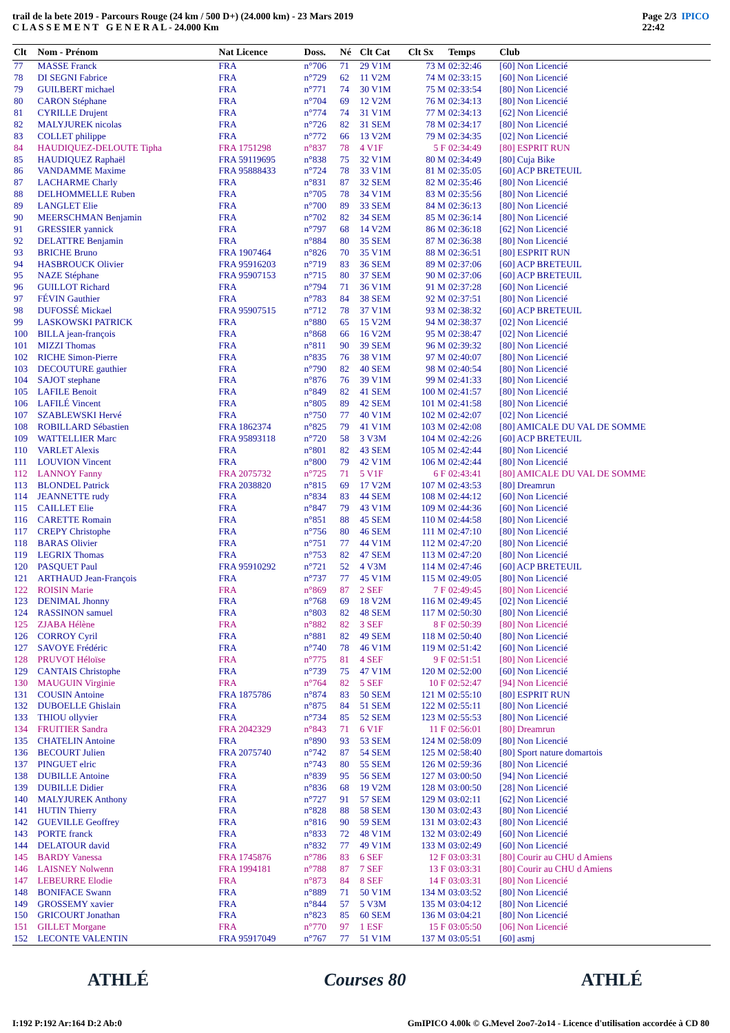trail de la bete 2019 - Parcours Rouge (24 km / 500 D+) (24.000 km) - 23 Mars 2019
C L A S S E M E N T G E N E R A L - 24.000 Km
Page 2/3 IPICO
22:42
| Clt | Nom - Prénom | Nat Licence | Doss. | Né | Clt Cat | Clt Sx | Temps | Club |
| --- | --- | --- | --- | --- | --- | --- | --- | --- |
| 77 | MASSE Franck | FRA | n°706 | 71 | 29 V1M | 73 M | 02:32:46 | [60] Non Licencié |
| 78 | DI SEGNI Fabrice | FRA | n°729 | 62 | 11 V2M | 74 M | 02:33:15 | [60] Non Licencié |
| 79 | GUILBERT michael | FRA | n°771 | 74 | 30 V1M | 75 M | 02:33:54 | [80] Non Licencié |
| 80 | CARON Stéphane | FRA | n°704 | 69 | 12 V2M | 76 M | 02:34:13 | [80] Non Licencié |
| 81 | CYRILLE Drujent | FRA | n°774 | 74 | 31 V1M | 77 M | 02:34:13 | [62] Non Licencié |
| 82 | MALYJUREK nicolas | FRA | n°726 | 82 | 31 SEM | 78 M | 02:34:17 | [80] Non Licencié |
| 83 | COLLET philippe | FRA | n°772 | 66 | 13 V2M | 79 M | 02:34:35 | [02] Non Licencié |
| 84 | HAUDIQUEZ-DELOUTE Tipha | FRA 1751298 | n°837 | 78 | 4 V1F | 5 F | 02:34:49 | [80] ESPRIT RUN |
| 85 | HAUDIQUEZ Raphaël | FRA 59119695 | n°838 | 75 | 32 V1M | 80 M | 02:34:49 | [80] Cuja Bike |
| 86 | VANDAMME Maxime | FRA 95888433 | n°724 | 78 | 33 V1M | 81 M | 02:35:05 | [60] ACP BRETEUIL |
| 87 | LACHARME Charly | FRA | n°831 | 87 | 32 SEM | 82 M | 02:35:46 | [80] Non Licencié |
| 88 | DELHOMMELLE Ruben | FRA | n°705 | 78 | 34 V1M | 83 M | 02:35:56 | [80] Non Licencié |
| 89 | LANGLET Elie | FRA | n°700 | 89 | 33 SEM | 84 M | 02:36:13 | [80] Non Licencié |
| 90 | MEERSCHMAN Benjamin | FRA | n°702 | 82 | 34 SEM | 85 M | 02:36:14 | [80] Non Licencié |
| 91 | GRESSIER yannick | FRA | n°797 | 68 | 14 V2M | 86 M | 02:36:18 | [62] Non Licencié |
| 92 | DELATTRE Benjamin | FRA | n°884 | 80 | 35 SEM | 87 M | 02:36:38 | [80] Non Licencié |
| 93 | BRICHE Bruno | FRA 1907464 | n°826 | 70 | 35 V1M | 88 M | 02:36:51 | [80] ESPRIT RUN |
| 94 | HASBROUCK Olivier | FRA 95916203 | n°719 | 83 | 36 SEM | 89 M | 02:37:06 | [60] ACP BRETEUIL |
| 95 | NAZE Stéphane | FRA 95907153 | n°715 | 80 | 37 SEM | 90 M | 02:37:06 | [60] ACP BRETEUIL |
| 96 | GUILLOT Richard | FRA | n°794 | 71 | 36 V1M | 91 M | 02:37:28 | [60] Non Licencié |
| 97 | FÉVIN Gauthier | FRA | n°783 | 84 | 38 SEM | 92 M | 02:37:51 | [80] Non Licencié |
| 98 | DUFOSSÉ Mickael | FRA 95907515 | n°712 | 78 | 37 V1M | 93 M | 02:38:32 | [60] ACP BRETEUIL |
| 99 | LASKOWSKI PATRICK | FRA | n°880 | 65 | 15 V2M | 94 M | 02:38:37 | [02] Non Licencié |
| 100 | BILLA jean-françois | FRA | n°868 | 66 | 16 V2M | 95 M | 02:38:47 | [02] Non Licencié |
| 101 | MIZZI Thomas | FRA | n°811 | 90 | 39 SEM | 96 M | 02:39:32 | [80] Non Licencié |
| 102 | RICHE Simon-Pierre | FRA | n°835 | 76 | 38 V1M | 97 M | 02:40:07 | [80] Non Licencié |
| 103 | DECOUTURE gauthier | FRA | n°790 | 82 | 40 SEM | 98 M | 02:40:54 | [80] Non Licencié |
| 104 | SAJOT stephane | FRA | n°876 | 76 | 39 V1M | 99 M | 02:41:33 | [80] Non Licencié |
| 105 | LAFILE Benoit | FRA | n°849 | 82 | 41 SEM | 100 M | 02:41:57 | [80] Non Licencié |
| 106 | LAFILÉ Vincent | FRA | n°805 | 89 | 42 SEM | 101 M | 02:41:58 | [80] Non Licencié |
| 107 | SZABLEWSKI Hervé | FRA | n°750 | 77 | 40 V1M | 102 M | 02:42:07 | [02] Non Licencié |
| 108 | ROBILLARD Sébastien | FRA 1862374 | n°825 | 79 | 41 V1M | 103 M | 02:42:08 | [80] AMICALE DU VAL DE SOMME |
| 109 | WATTELLIER Marc | FRA 95893118 | n°720 | 58 | 3 V3M | 104 M | 02:42:26 | [60] ACP BRETEUIL |
| 110 | VARLET Alexis | FRA | n°801 | 82 | 43 SEM | 105 M | 02:42:44 | [80] Non Licencié |
| 111 | LOUVION Vincent | FRA | n°800 | 79 | 42 V1M | 106 M | 02:42:44 | [80] Non Licencié |
| 112 | LANNOY Fanny | FRA 2075732 | n°725 | 71 | 5 V1F | 6 F | 02:43:41 | [80] AMICALE DU VAL DE SOMME |
| 113 | BLONDEL Patrick | FRA 2038820 | n°815 | 69 | 17 V2M | 107 M | 02:43:53 | [80] Dreamrun |
| 114 | JEANNETTE rudy | FRA | n°834 | 83 | 44 SEM | 108 M | 02:44:12 | [60] Non Licencié |
| 115 | CAILLET Elie | FRA | n°847 | 79 | 43 V1M | 109 M | 02:44:36 | [60] Non Licencié |
| 116 | CARETTE Romain | FRA | n°851 | 88 | 45 SEM | 110 M | 02:44:58 | [80] Non Licencié |
| 117 | CREPY Christophe | FRA | n°756 | 80 | 46 SEM | 111 M | 02:47:10 | [80] Non Licencié |
| 118 | BARAS Olivier | FRA | n°751 | 77 | 44 V1M | 112 M | 02:47:20 | [80] Non Licencié |
| 119 | LEGRIX Thomas | FRA | n°753 | 82 | 47 SEM | 113 M | 02:47:20 | [80] Non Licencié |
| 120 | PASQUET Paul | FRA 95910292 | n°721 | 52 | 4 V3M | 114 M | 02:47:46 | [60] ACP BRETEUIL |
| 121 | ARTHAUD Jean-François | FRA | n°737 | 77 | 45 V1M | 115 M | 02:49:05 | [80] Non Licencié |
| 122 | ROISIN Marie | FRA | n°869 | 87 | 2 SEF | 7 F | 02:49:45 | [80] Non Licencié |
| 123 | DENIMAL Jhonny | FRA | n°768 | 69 | 18 V2M | 116 M | 02:49:45 | [02] Non Licencié |
| 124 | RASSINON samuel | FRA | n°803 | 82 | 48 SEM | 117 M | 02:50:30 | [80] Non Licencié |
| 125 | ZJABA Hélène | FRA | n°882 | 82 | 3 SEF | 8 F | 02:50:39 | [80] Non Licencié |
| 126 | CORROY Cyril | FRA | n°881 | 82 | 49 SEM | 118 M | 02:50:40 | [80] Non Licencié |
| 127 | SAVOYE Frédéric | FRA | n°740 | 78 | 46 V1M | 119 M | 02:51:42 | [60] Non Licencié |
| 128 | PRUVOT Héloïse | FRA | n°775 | 81 | 4 SEF | 9 F | 02:51:51 | [80] Non Licencié |
| 129 | CANTAIS Christophe | FRA | n°739 | 75 | 47 V1M | 120 M | 02:52:00 | [60] Non Licencié |
| 130 | MAUGUIN Virginie | FRA | n°764 | 82 | 5 SEF | 10 F | 02:52:47 | [94] Non Licencié |
| 131 | COUSIN Antoine | FRA 1875786 | n°874 | 83 | 50 SEM | 121 M | 02:55:10 | [80] ESPRIT RUN |
| 132 | DUBOELLE Ghislain | FRA | n°875 | 84 | 51 SEM | 122 M | 02:55:11 | [80] Non Licencié |
| 133 | THIOU ollyvier | FRA | n°734 | 85 | 52 SEM | 123 M | 02:55:53 | [80] Non Licencié |
| 134 | FRUITIER Sandra | FRA 2042329 | n°843 | 71 | 6 V1F | 11 F | 02:56:01 | [80] Dreamrun |
| 135 | CHATELIN Antoine | FRA | n°890 | 93 | 53 SEM | 124 M | 02:58:09 | [80] Non Licencié |
| 136 | BECOURT Julien | FRA 2075740 | n°742 | 87 | 54 SEM | 125 M | 02:58:40 | [80] Sport nature domartois |
| 137 | PINGUET elric | FRA | n°743 | 80 | 55 SEM | 126 M | 02:59:36 | [80] Non Licencié |
| 138 | DUBILLE Antoine | FRA | n°839 | 95 | 56 SEM | 127 M | 03:00:50 | [94] Non Licencié |
| 139 | DUBILLE Didier | FRA | n°836 | 68 | 19 V2M | 128 M | 03:00:50 | [28] Non Licencié |
| 140 | MALYJUREK Anthony | FRA | n°727 | 91 | 57 SEM | 129 M | 03:02:11 | [62] Non Licencié |
| 141 | HUTIN Thierry | FRA | n°828 | 88 | 58 SEM | 130 M | 03:02:43 | [80] Non Licencié |
| 142 | GUEVILLE Geoffrey | FRA | n°816 | 90 | 59 SEM | 131 M | 03:02:43 | [80] Non Licencié |
| 143 | PORTE franck | FRA | n°833 | 72 | 48 V1M | 132 M | 03:02:49 | [60] Non Licencié |
| 144 | DELATOUR david | FRA | n°832 | 77 | 49 V1M | 133 M | 03:02:49 | [60] Non Licencié |
| 145 | BARDY Vanessa | FRA 1745876 | n°786 | 83 | 6 SEF | 12 F | 03:03:31 | [80] Courir au CHU d Amiens |
| 146 | LAISNEY Nolwenn | FRA 1994181 | n°788 | 87 | 7 SEF | 13 F | 03:03:31 | [80] Courir au CHU d Amiens |
| 147 | LEBEURRE Elodie | FRA | n°873 | 84 | 8 SEF | 14 F | 03:03:31 | [80] Non Licencié |
| 148 | BONIFACE Swann | FRA | n°889 | 71 | 50 V1M | 134 M | 03:03:52 | [80] Non Licencié |
| 149 | GROSSEMY xavier | FRA | n°844 | 57 | 5 V3M | 135 M | 03:04:12 | [80] Non Licencié |
| 150 | GRICOURT Jonathan | FRA | n°823 | 85 | 60 SEM | 136 M | 03:04:21 | [80] Non Licencié |
| 151 | GILLET Morgane | FRA | n°770 | 97 | 1 ESF | 15 F | 03:05:50 | [06] Non Licencié |
| 152 | LECONTE VALENTIN | FRA 95917049 | n°767 | 77 | 51 V1M | 137 M | 03:05:51 | [60] asmj |
ATHLÉ Courses 80 ATHLÉ
I:192 P:192 Ar:164 D:2 Ab:0 GmIPICO 4.00k © G.Mevel 2oo7-2o14 - Licence d'utilisation accordée à CD 80